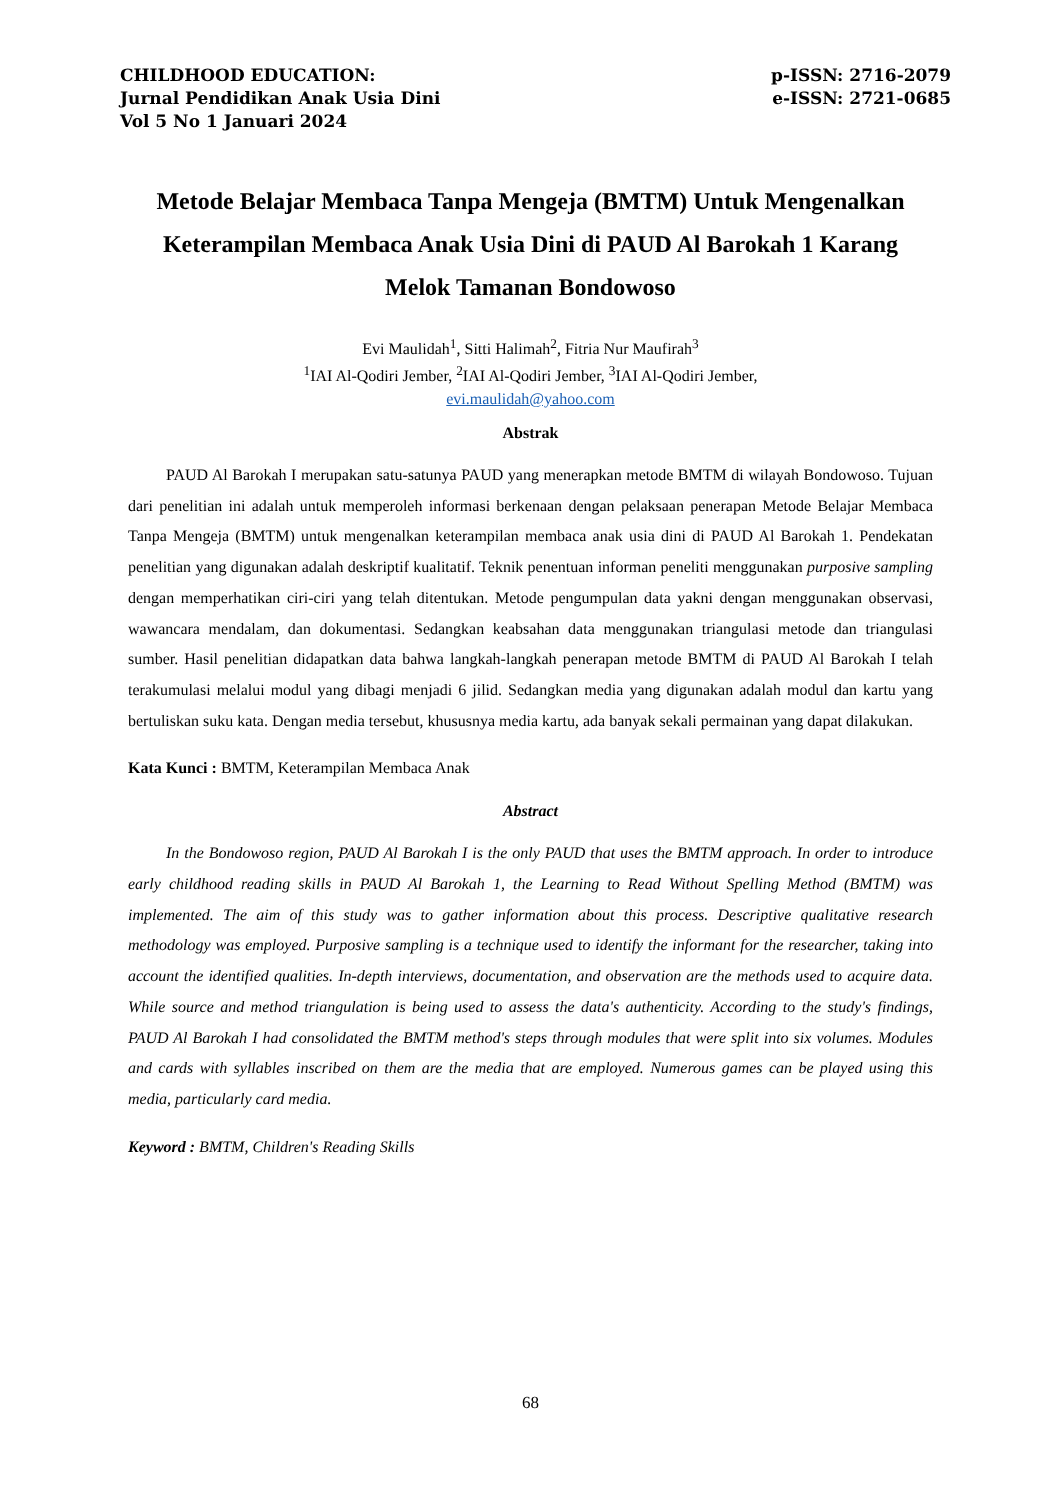CHILDHOOD EDUCATION:
Jurnal Pendidikan Anak Usia Dini
Vol 5 No 1 Januari 2024
p-ISSN: 2716-2079
e-ISSN: 2721-0685
Metode Belajar Membaca Tanpa Mengeja (BMTM) Untuk Mengenalkan Keterampilan Membaca Anak Usia Dini di PAUD Al Barokah 1 Karang Melok Tamanan Bondowoso
Evi Maulidah<sup>1</sup>, Sitti Halimah<sup>2</sup>, Fitria Nur Maufirah<sup>3</sup>
<sup>1</sup> IAI Al-Qodiri Jember, <sup>2</sup>IAI Al-Qodiri Jember, <sup>3</sup>IAI Al-Qodiri Jember,
evi.maulidah@yahoo.com
Abstrak
PAUD Al Barokah I merupakan satu-satunya PAUD yang menerapkan metode BMTM di wilayah Bondowoso. Tujuan dari penelitian ini adalah untuk memperoleh informasi berkenaan dengan pelaksaan penerapan Metode Belajar Membaca Tanpa Mengeja (BMTM) untuk mengenalkan keterampilan membaca anak usia dini di PAUD Al Barokah 1. Pendekatan penelitian yang digunakan adalah deskriptif kualitatif. Teknik penentuan informan peneliti menggunakan purposive sampling dengan memperhatikan ciri-ciri yang telah ditentukan. Metode pengumpulan data yakni dengan menggunakan observasi, wawancara mendalam, dan dokumentasi. Sedangkan keabsahan data menggunakan triangulasi metode dan triangulasi sumber. Hasil penelitian didapatkan data bahwa langkah-langkah penerapan metode BMTM di PAUD Al Barokah I telah terakumulasi melalui modul yang dibagi menjadi 6 jilid. Sedangkan media yang digunakan adalah modul dan kartu yang bertuliskan suku kata. Dengan media tersebut, khususnya media kartu, ada banyak sekali permainan yang dapat dilakukan.
Kata Kunci : BMTM, Keterampilan Membaca Anak
Abstract
In the Bondowoso region, PAUD Al Barokah I is the only PAUD that uses the BMTM approach. In order to introduce early childhood reading skills in PAUD Al Barokah 1, the Learning to Read Without Spelling Method (BMTM) was implemented. The aim of this study was to gather information about this process. Descriptive qualitative research methodology was employed. Purposive sampling is a technique used to identify the informant for the researcher, taking into account the identified qualities. In-depth interviews, documentation, and observation are the methods used to acquire data. While source and method triangulation is being used to assess the data's authenticity. According to the study's findings, PAUD Al Barokah I had consolidated the BMTM method's steps through modules that were split into six volumes. Modules and cards with syllables inscribed on them are the media that are employed. Numerous games can be played using this media, particularly card media.
Keyword : BMTM, Children's Reading Skills
68